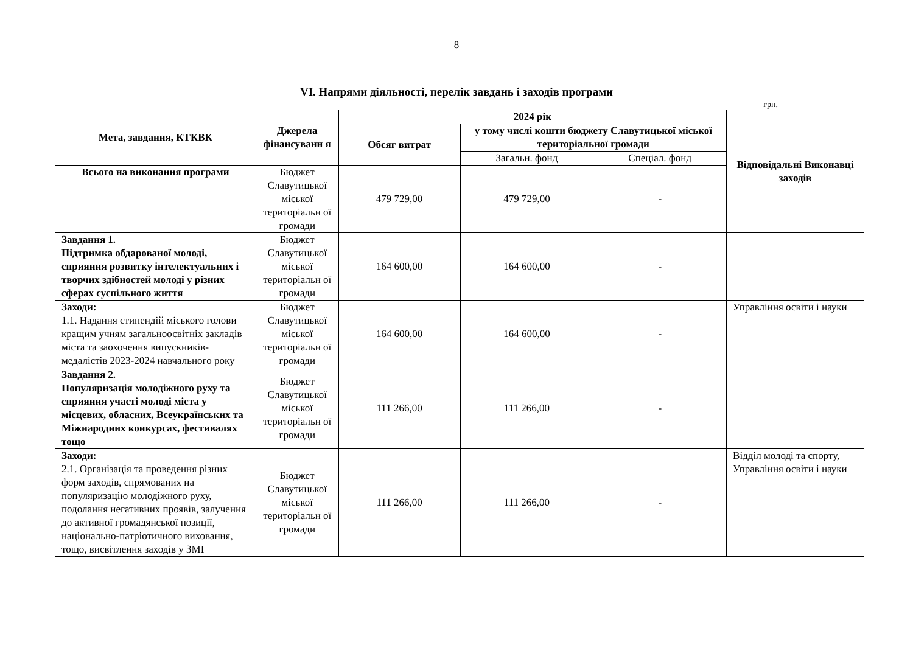8
VI. Напрями діяльності, перелік завдань і заходів програми
грн.
| Мета, завдання, КТКВК | Джерела фінансуванн я | 2024 рік | | | Відповідальні Виконавці заходів |
| --- | --- | --- | --- | --- | --- |
| | | Обсяг витрат | у тому числі кошти бюджету Славутицької міської територіальної громади | | |
| | | | Загальн. фонд | Спеціал. фонд | |
| Всього на виконання програми | Бюджет Славутицької міської територіальн ої громади | 479 729,00 | 479 729,00 | - | |
| Завдання 1. Підтримка обдарованої молоді, сприяння розвитку інтелектуальних і творчих здібностей молоді у різних сферах суспільного життя | Бюджет Славутицької міської територіальн ої громади | 164 600,00 | 164 600,00 | - | |
| Заходи: 1.1. Надання стипендій міського голови кращим учням загальноосвітніх закладів міста та заохочення випускників-медалістів 2023-2024 навчального року | Бюджет Славутицької міської територіальн ої громади | 164 600,00 | 164 600,00 | - | Управління освіти і науки |
| Завдання 2. Популяризація молодіжного руху та сприяння участі молоді міста у місцевих, обласних, Всеукраїнських та Міжнародних конкурсах, фестивалях тощо | Бюджет Славутицької міської територіальн ої громади | 111 266,00 | 111 266,00 | - | |
| Заходи: 2.1. Організація та проведення різних форм заходів, спрямованих на популяризацію молодіжного руху, подолання негативних проявів, залучення до активної громадянської позиції, національно-патріотичного виховання, тощо, висвітлення заходів у ЗМІ | Бюджет Славутицької міської територіальн ої громади | 111 266,00 | 111 266,00 | - | Відділ молоді та спорту, Управління освіти і науки |